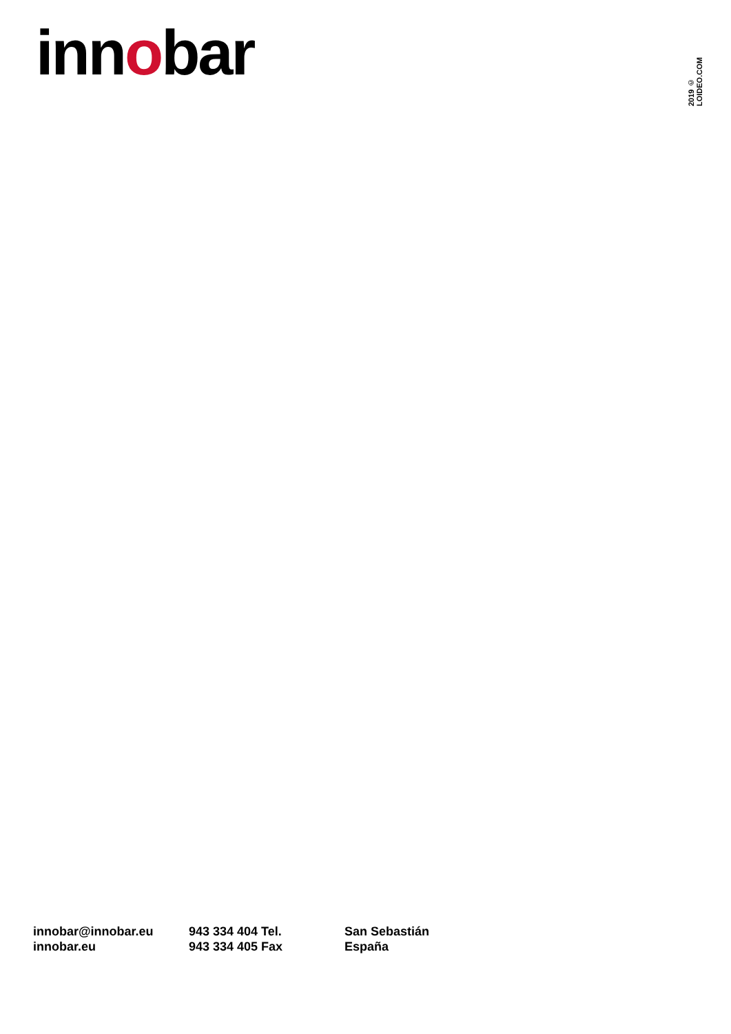innobar
2019 © LOIDEO.COM
innobar@innobar.eu
innobar.eu
943 334 404 Tel.
943 334 405 Fax
San Sebastián
España